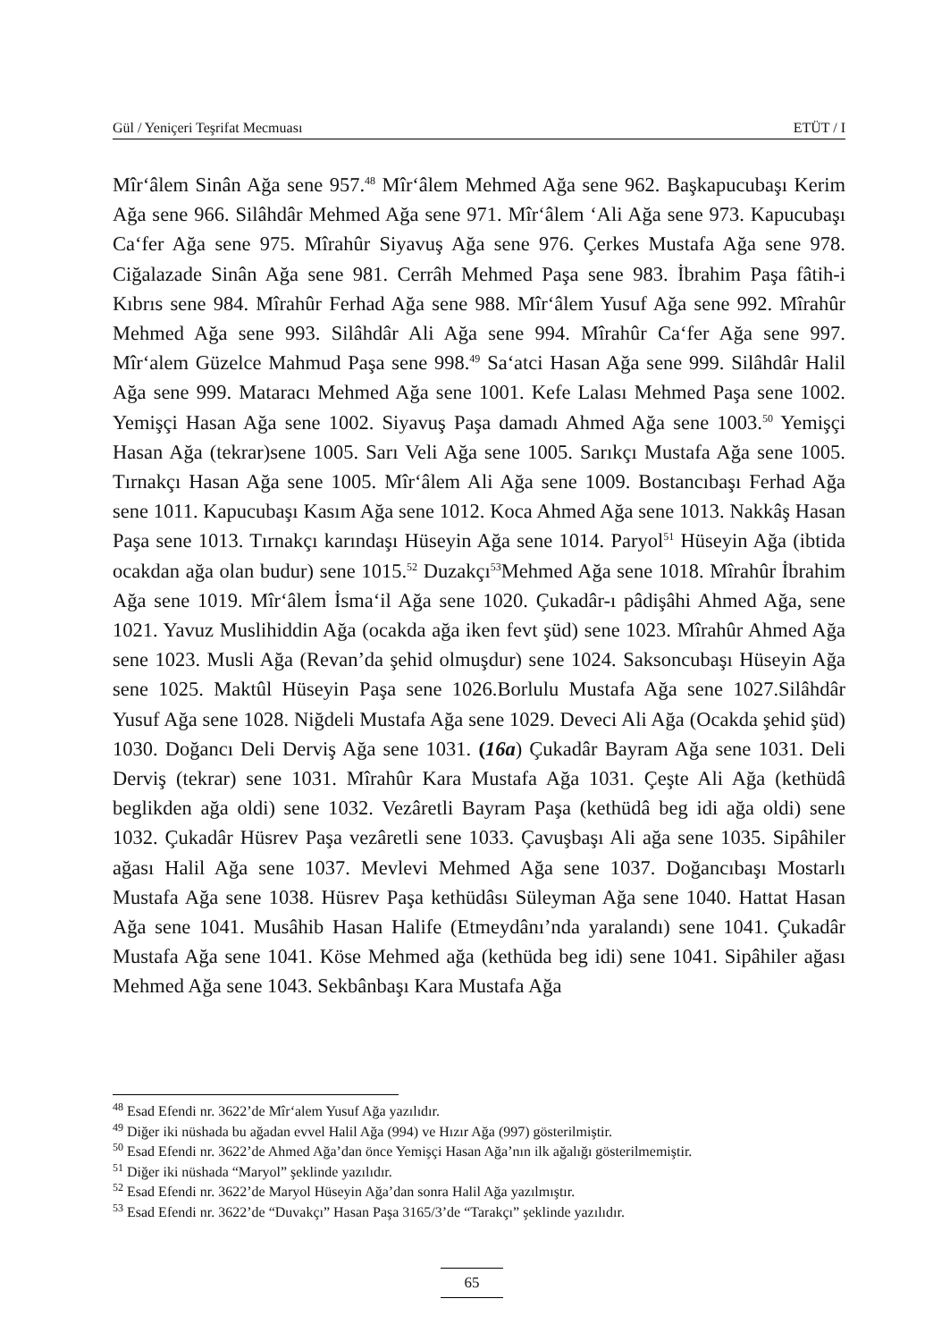Gül / Yeniçeri Teşrifat Mecmuası ETÜT / I
Mîr‘âlem Sinân Ağa sene 957.<sup>48</sup> Mîr‘âlem Mehmed Ağa sene 962. Başkapucubaşı Kerim Ağa sene 966. Silâhdâr Mehmed Ağa sene 971. Mîr‘âlem ‘Ali Ağa sene 973. Kapucubaşı Ca‘fer Ağa sene 975. Mîrahûr Siyavuş Ağa sene 976. Çerkes Mustafa Ağa sene 978. Ciğalazade Sinân Ağa sene 981. Cerrâh Mehmed Paşa sene 983. İbrahim Paşa fâtih-i Kıbrıs sene 984. Mîrahûr Ferhad Ağa sene 988. Mîr‘âlem Yusuf Ağa sene 992. Mîrahûr Mehmed Ağa sene 993. Silâhdâr Ali Ağa sene 994. Mîrahûr Ca‘fer Ağa sene 997. Mîr‘alem Güzelce Mahmud Paşa sene 998.<sup>49</sup> Sa‘atci Hasan Ağa sene 999. Silâhdâr Halil Ağa sene 999. Mataracı Mehmed Ağa sene 1001. Kefe Lalası Mehmed Paşa sene 1002. Yemişçi Hasan Ağa sene 1002. Siyavuş Paşa damadı Ahmed Ağa sene 1003.<sup>50</sup> Yemişçi Hasan Ağa (tekrar)sene 1005. Sarı Veli Ağa sene 1005. Sarıkçı Mustafa Ağa sene 1005. Tırnakçı Hasan Ağa sene 1005. Mîr‘âlem Ali Ağa sene 1009. Bostancıbaşı Ferhad Ağa sene 1011. Kapucubaşı Kasım Ağa sene 1012. Koca Ahmed Ağa sene 1013. Nakkâş Hasan Paşa sene 1013. Tırnakçı karındaşı Hüseyin Ağa sene 1014. Paryol<sup>51</sup> Hüseyin Ağa (ibtida ocakdan ağa olan budur) sene 1015.<sup>52</sup> Duzakçı<sup>53</sup>Mehmed Ağa sene 1018. Mîrahûr İbrahim Ağa sene 1019. Mîr‘âlem İsma‘il Ağa sene 1020. Çukadâr-ı pâdişâhi Ahmed Ağa, sene 1021. Yavuz Muslihiddin Ağa (ocakda ağa iken fevt şüd) sene 1023. Mîrahûr Ahmed Ağa sene 1023. Musli Ağa (Revan’da şehid olmuşdur) sene 1024. Saksoncubaşı Hüseyin Ağa sene 1025. Maktûl Hüseyin Paşa sene 1026.Borlulu Mustafa Ağa sene 1027.Silâhdâr Yusuf Ağa sene 1028. Niğdeli Mustafa Ağa sene 1029. Deveci Ali Ağa (Ocakda şehid şüd) 1030. Doğancı Deli Derviş Ağa sene 1031. (16a) Çukadâr Bayram Ağa sene 1031. Deli Derviş (tekrar) sene 1031. Mîrahûr Kara Mustafa Ağa 1031. Çeşte Ali Ağa (kethüdâ beglikden ağa oldi) sene 1032. Vezâretli Bayram Paşa (kethüdâ beg idi ağa oldi) sene 1032. Çukadâr Hüsrev Paşa vezâretli sene 1033. Çavuşbaşı Ali ağa sene 1035. Sipâhiler ağası Halil Ağa sene 1037. Mevlevi Mehmed Ağa sene 1037. Doğancıbaşı Mostarlı Mustafa Ağa sene 1038. Hüsrev Paşa kethüdâsı Süleyman Ağa sene 1040. Hattat Hasan Ağa sene 1041. Musâhib Hasan Halife (Etmeydânı’nda yaralandı) sene 1041. Çukadâr Mustafa Ağa sene 1041. Köse Mehmed ağa (kethüda beg idi) sene 1041. Sipâhiler ağası Mehmed Ağa sene 1043. Sekbânbaşı Kara Mustafa Ağa
<sup>48</sup> Esad Efendi nr. 3622’de Mîr‘alem Yusuf Ağa yazılıdır.
<sup>49</sup> Diğer iki nüshada bu ağadan evvel Halil Ağa (994) ve Hızır Ağa (997) gösterilmiştir.
<sup>50</sup> Esad Efendi nr. 3622’de Ahmed Ağa’dan önce Yemişçi Hasan Ağa’nın ilk ağalığı gösterilmemiştir.
<sup>51</sup> Diğer iki nüshada “Maryol” şeklinde yazılıdır.
<sup>52</sup> Esad Efendi nr. 3622’de Maryol Hüseyin Ağa’dan sonra Halil Ağa yazılmıştır.
<sup>53</sup> Esad Efendi nr. 3622’de “Duvakçı” Hasan Paşa 3165/3’de “Tarakçı” şeklinde yazılıdır.
65